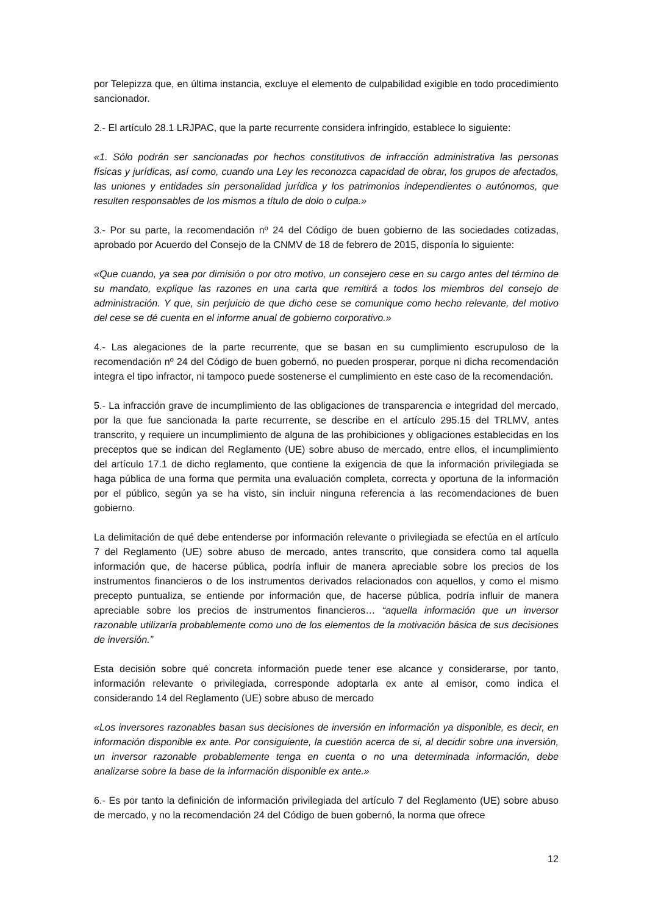por Telepizza que, en última instancia, excluye el elemento de culpabilidad exigible en todo procedimiento sancionador.
2.- El artículo 28.1 LRJPAC, que la parte recurrente considera infringido, establece lo siguiente:
«1. Sólo podrán ser sancionadas por hechos constitutivos de infracción administrativa las personas físicas y jurídicas, así como, cuando una Ley les reconozca capacidad de obrar, los grupos de afectados, las uniones y entidades sin personalidad jurídica y los patrimonios independientes o autónomos, que resulten responsables de los mismos a título de dolo o culpa.»
3.- Por su parte, la recomendación nº 24 del Código de buen gobierno de las sociedades cotizadas, aprobado por Acuerdo del Consejo de la CNMV de 18 de febrero de 2015, disponía lo siguiente:
«Que cuando, ya sea por dimisión o por otro motivo, un consejero cese en su cargo antes del término de su mandato, explique las razones en una carta que remitirá a todos los miembros del consejo de administración. Y que, sin perjuicio de que dicho cese se comunique como hecho relevante, del motivo del cese se dé cuenta en el informe anual de gobierno corporativo.»
4.- Las alegaciones de la parte recurrente, que se basan en su cumplimiento escrupuloso de la recomendación nº 24 del Código de buen gobernó, no pueden prosperar, porque ni dicha recomendación integra el tipo infractor, ni tampoco puede sostenerse el cumplimiento en este caso de la recomendación.
5.- La infracción grave de incumplimiento de las obligaciones de transparencia e integridad del mercado, por la que fue sancionada la parte recurrente, se describe en el artículo 295.15 del TRLMV, antes transcrito, y requiere un incumplimiento de alguna de las prohibiciones y obligaciones establecidas en los preceptos que se indican del Reglamento (UE) sobre abuso de mercado, entre ellos, el incumplimiento del artículo 17.1 de dicho reglamento, que contiene la exigencia de que la información privilegiada se haga pública de una forma que permita una evaluación completa, correcta y oportuna de la información por el público, según ya se ha visto, sin incluir ninguna referencia a las recomendaciones de buen gobierno.
La delimitación de qué debe entenderse por información relevante o privilegiada se efectúa en el artículo 7 del Reglamento (UE) sobre abuso de mercado, antes transcrito, que considera como tal aquella información que, de hacerse pública, podría influir de manera apreciable sobre los precios de los instrumentos financieros o de los instrumentos derivados relacionados con aquellos, y como el mismo precepto puntualiza, se entiende por información que, de hacerse pública, podría influir de manera apreciable sobre los precios de instrumentos financieros… “aquella información que un inversor razonable utilizaría probablemente como uno de los elementos de la motivación básica de sus decisiones de inversión.”
Esta decisión sobre qué concreta información puede tener ese alcance y considerarse, por tanto, información relevante o privilegiada, corresponde adoptarla ex ante al emisor, como indica el considerando 14 del Reglamento (UE) sobre abuso de mercado
«Los inversores razonables basan sus decisiones de inversión en información ya disponible, es decir, en información disponible ex ante. Por consiguiente, la cuestión acerca de si, al decidir sobre una inversión, un inversor razonable probablemente tenga en cuenta o no una determinada información, debe analizarse sobre la base de la información disponible ex ante.»
6.- Es por tanto la definición de información privilegiada del artículo 7 del Reglamento (UE) sobre abuso de mercado, y no la recomendación 24 del Código de buen gobernó, la norma que ofrece
12